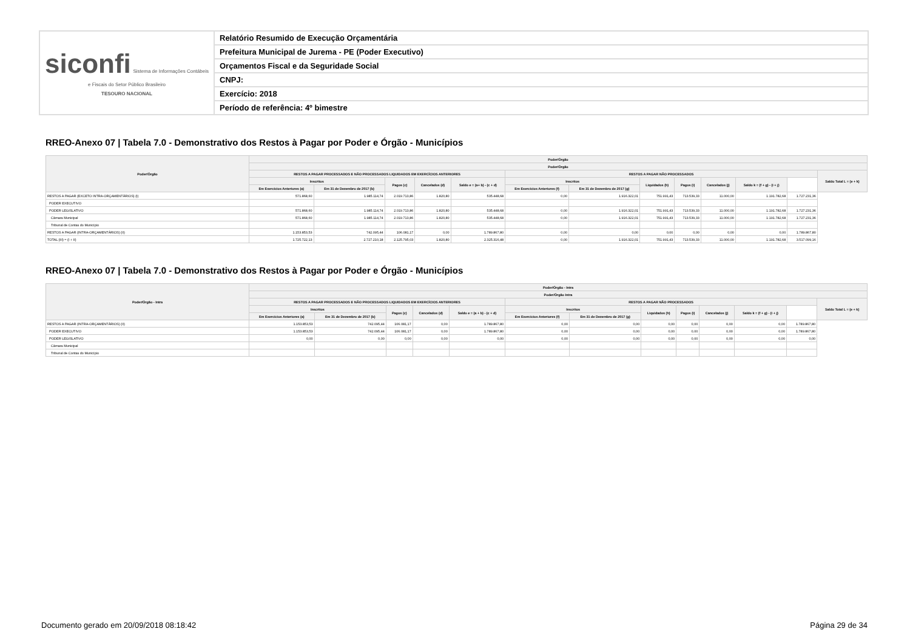| siconfi Sistema de Informações Contábeis e Fiscais do Setor Público Brasileiro TESOURO NACIONAL | Relatório Resumido de Execução Orçamentária |
| | Prefeitura Municipal de Jurema - PE (Poder Executivo) |
| | Orçamentos Fiscal e da Seguridade Social |
| | CNPJ: |
| | Exercício: 2018 |
| | Período de referência: 4º bimestre |
RREO-Anexo 07 | Tabela 7.0 - Demonstrativo dos Restos à Pagar por Poder e Órgão - Municípios
| Poder/Órgão | Poder/Órgão | | | | | | | | | | | | |
| --- | --- | --- | --- | --- | --- | --- | --- | --- | --- | --- | --- | --- | --- |
| | Poder/Órgão | | | | | | | | | | | | |
| | RESTOS A PAGAR PROCESSADOS E NÃO PROCESSADOS LIQUIDADOS EM EXERCÍCIOS ANTERIORES | | | | | RESTOS A PAGAR NÃO PROCESSADOS | | | | | | | Saldo Total L = (e + k) |
| | Inscritos | | Pagos (c) | Cancelados (d) | Saldo e = (a+ b) - (c + d) | Inscritos | | Liquidados (h) | Pagos (i) | Cancelados (j) | Saldo k = (f + g) - (i + j) | | |
| | Em Exercícios Anteriores (a) | Em 31 de Dezembro de 2017 (b) | | | | Em Exercícios Anteriores (f) | Em 31 de Dezembro de 2017 (g) | | | | | | |
| RESTOS A PAGAR (EXCETO INTRA-ORÇAMENTÁRIOS) (I) | 571.868,60 | 1.985.114,74 | 2.019.713,86 | 1.820,80 | 535.448,68 | 0,00 | 1.916.322,01 | 751.991,43 | 713.539,33 | 11.000,00 | 1.191.782,68 | 1.727.231,36 | |
| PODER EXECUTIVO | | | | | | | | | | | | | |
| PODER LEGISLATIVO | 571.868,60 | 1.985.114,74 | 2.019.713,86 | 1.820,80 | 535.448,68 | 0,00 | 1.916.322,01 | 751.991,43 | 713.539,33 | 11.000,00 | 1.191.782,68 | 1.727.231,36 | |
| Câmara Municipal | 571.868,60 | 1.985.114,74 | 2.019.713,86 | 1.820,80 | 535.448,68 | 0,00 | 1.916.322,01 | 751.991,43 | 713.539,33 | 11.000,00 | 1.191.782,68 | 1.727.231,36 | |
| Tribunal de Contas do Município | | | | | | | | | | | | | |
| RESTOS A PAGAR (INTRA-ORÇAMENTÁRIOS) (II) | 1.153.853,53 | 742.095,44 | 106.081,17 | 0,00 | 1.789.867,80 | 0,00 | 0,00 | 0,00 | 0,00 | 0,00 | 0,00 | 1.789.867,80 | |
| TOTAL (III) = (I + II) | 1.725.722,13 | 2.727.210,18 | 2.125.795,03 | 1.820,80 | 2.325.316,48 | 0,00 | 1.916.322,01 | 751.991,43 | 713.539,33 | 11.000,00 | 1.191.782,68 | 3.517.099,16 | |
RREO-Anexo 07 | Tabela 7.0 - Demonstrativo dos Restos à Pagar por Poder e Órgão - Municípios
| Poder/Órgão - Intra | Poder/Órgão - Intra | | | | | | | | | | | | |
| --- | --- | --- | --- | --- | --- | --- | --- | --- | --- | --- | --- | --- | --- |
| | Poder/Órgão Intra | | | | | | | | | | | | |
| | RESTOS A PAGAR PROCESSADOS E NÃO PROCESSADOS LIQUIDADOS EM EXERCÍCIOS ANTERIORES | | | | | RESTOS A PAGAR NÃO PROCESSADOS | | | | | | | Saldo Total L = (e + k) |
| | Inscritos | | Pagos (c) | Cancelados (d) | Saldo e = (a + b) - (c + d) | Inscritos | | Liquidados (h) | Pagos (i) | Cancelados (j) | Saldo k = (f + g) - (i + j) | | |
| | Em Exercícios Anteriores (a) | Em 31 de Dezembro de 2017 (b) | | | | Em Exercícios Anteriores (f) | Em 31 de Dezembro de 2017 (g) | | | | | | |
| RESTOS A PAGAR (INTRA-ORÇAMENTÁRIOS) (II) | 1.153.853,53 | 742.095,44 | 106.081,17 | 0,00 | 1.789.867,80 | 0,00 | 0,00 | 0,00 | 0,00 | 0,00 | 0,00 | 1.789.867,80 | |
| PODER EXECUTIVO | 1.153.853,53 | 742.095,44 | 106.081,17 | 0,00 | 1.789.867,80 | 0,00 | 0,00 | 0,00 | 0,00 | 0,00 | 0,00 | 1.789.867,80 | |
| PODER LEGISLATIVO | 0,00 | 0,00 | 0,00 | 0,00 | 0,00 | 0,00 | 0,00 | 0,00 | 0,00 | 0,00 | 0,00 | 0,00 | |
| Câmara Municipal | | | | | | | | | | | | | |
| Tribunal de Contas do Município | | | | | | | | | | | | | |
Documento gerado em 20/09/2018 08:18:42
Página 29 de 34